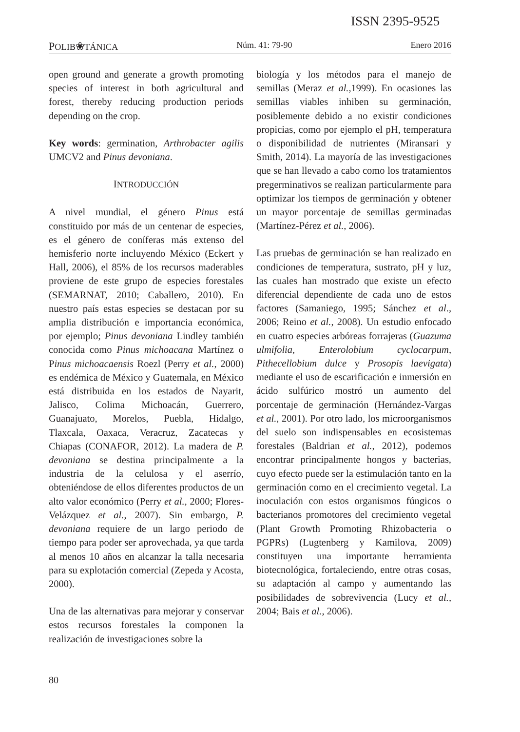ISSN 2395-9525
POLIB❀TÁNICA Núm. 41: 79-90 Enero 2016
open ground and generate a growth promoting species of interest in both agricultural and forest, thereby reducing production periods depending on the crop.
Key words: germination, Arthrobacter agilis UMCV2 and Pinus devoniana.
INTRODUCCIÓN
A nivel mundial, el género Pinus está constituido por más de un centenar de especies, es el género de coníferas más extenso del hemisferio norte incluyendo México (Eckert y Hall, 2006), el 85% de los recursos maderables proviene de este grupo de especies forestales (SEMARNAT, 2010; Caballero, 2010). En nuestro país estas especies se destacan por su amplia distribución e importancia económica, por ejemplo; Pinus devoniana Lindley también conocida como Pinus michoacana Martínez o Pinus michoacaensis Roezl (Perry et al., 2000) es endémica de México y Guatemala, en México está distribuida en los estados de Nayarit, Jalisco, Colima Michoacán, Guerrero, Guanajuato, Morelos, Puebla, Hidalgo, Tlaxcala, Oaxaca, Veracruz, Zacatecas y Chiapas (CONAFOR, 2012). La madera de P. devoniana se destina principalmente a la industria de la celulosa y el aserrío, obteniéndose de ellos diferentes productos de un alto valor económico (Perry et al., 2000; Flores-Velázquez et al., 2007). Sin embargo, P. devoniana requiere de un largo periodo de tiempo para poder ser aprovechada, ya que tarda al menos 10 años en alcanzar la talla necesaria para su explotación comercial (Zepeda y Acosta, 2000).
Una de las alternativas para mejorar y conservar estos recursos forestales la componen la realización de investigaciones sobre la
biología y los métodos para el manejo de semillas (Meraz et al.,1999). En ocasiones las semillas viables inhiben su germinación, posiblemente debido a no existir condiciones propicias, como por ejemplo el pH, temperatura o disponibilidad de nutrientes (Miransari y Smith, 2014). La mayoría de las investigaciones que se han llevado a cabo como los tratamientos pregerminativos se realizan particularmente para optimizar los tiempos de germinación y obtener un mayor porcentaje de semillas germinadas (Martínez-Pérez et al., 2006).
Las pruebas de germinación se han realizado en condiciones de temperatura, sustrato, pH y luz, las cuales han mostrado que existe un efecto diferencial dependiente de cada uno de estos factores (Samaniego, 1995; Sánchez et al., 2006; Reino et al., 2008). Un estudio enfocado en cuatro especies arbóreas forrajeras (Guazuma ulmifolia, Enterolobium cyclocarpum, Pithecellobium dulce y Prosopis laevigata) mediante el uso de escarificación e inmersión en ácido sulfúrico mostró un aumento del porcentaje de germinación (Hernández-Vargas et al., 2001). Por otro lado, los microorganismos del suelo son indispensables en ecosistemas forestales (Baldrian et al., 2012), podemos encontrar principalmente hongos y bacterias, cuyo efecto puede ser la estimulación tanto en la germinación como en el crecimiento vegetal. La inoculación con estos organismos fúngicos o bacterianos promotores del crecimiento vegetal (Plant Growth Promoting Rhizobacteria o PGPRs) (Lugtenberg y Kamilova, 2009) constituyen una importante herramienta biotecnológica, fortaleciendo, entre otras cosas, su adaptación al campo y aumentando las posibilidades de sobrevivencia (Lucy et al., 2004; Bais et al., 2006).
80